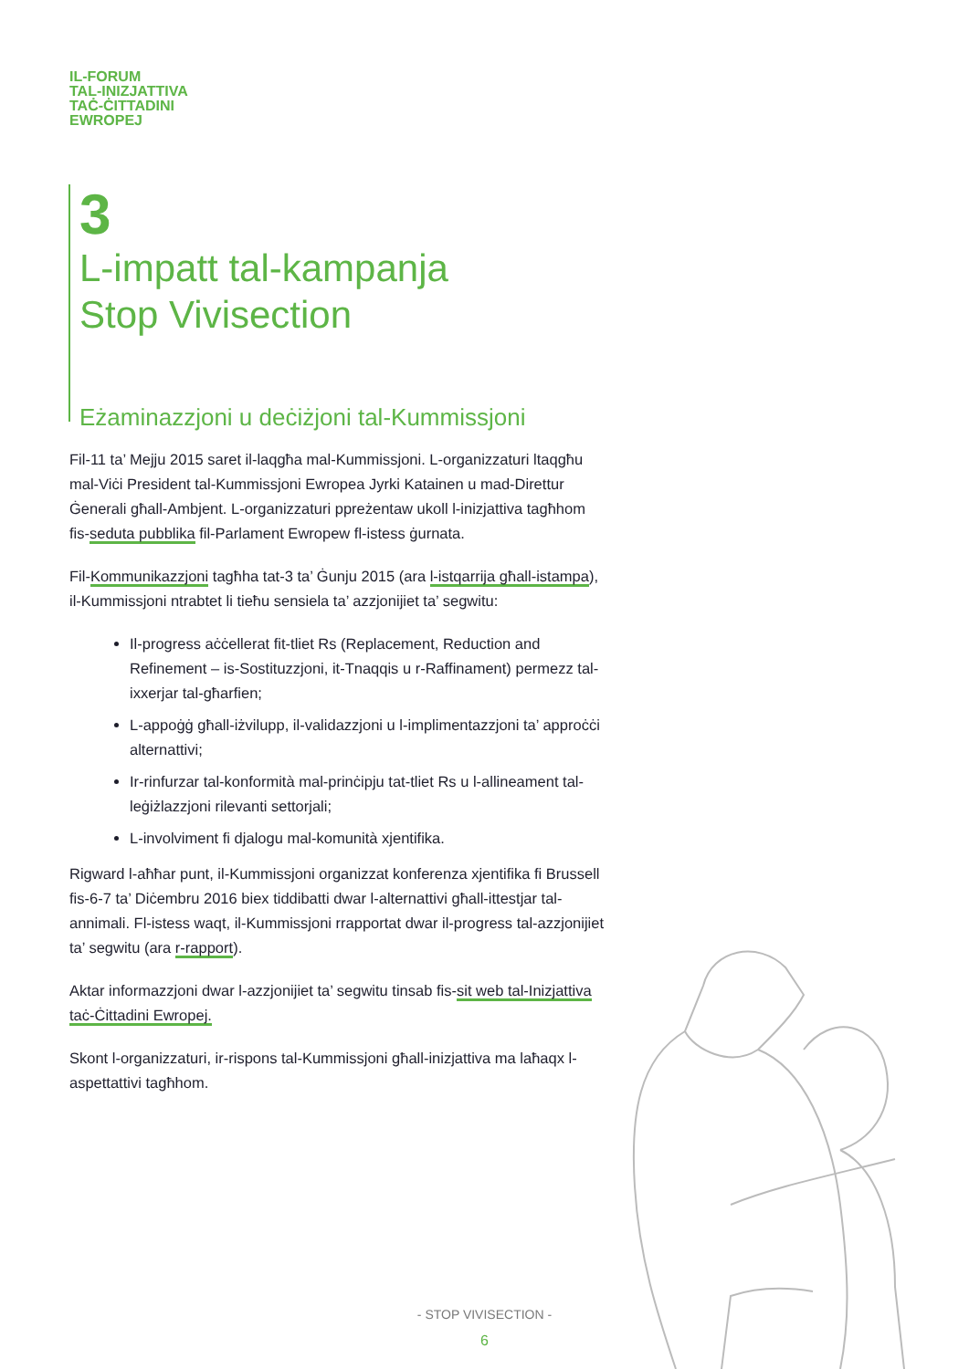IL-FORUM
TAL-INIZJATTIVA
TAĊ-ĊITTADINI
EWROPEJ
3
L-impatt tal-kampanja
Stop Vivisection
Eżaminazzjoni u deċiżjoni tal-Kummissjoni
Fil-11 ta’ Mejju 2015 saret il-laqgħa mal-Kummissjoni. L-organizzaturi ltaqgħu mal-Viċi President tal-Kummissjoni Ewropea Jyrki Katainen u mad-Direttur Ġenerali għall-Ambjent. L-organizzaturi ppreżentaw ukoll l-inizjattiva tagħhom fis-seduta pubblika fil-Parlament Ewropew fl-istess ġurnata.
Fil-Kommunikazzjoni tagħha tat-3 ta’ Ġunju 2015 (ara l-istqarrija għall-istampa), il-Kummissjoni ntrabtet li tieħu sensiela ta’ azzjonijiet ta’ segwitu:
Il-progress aċċellerat fit-tliet Rs (Replacement, Reduction and Refinement – is-Sostituzzjoni, it-Tnaqqis u r-Raffinament) permezz tal-ixxerjar tal-għarfien;
L-appoġġ għall-iżvilupp, il-validazzjoni u l-implimentazzjoni ta’ approċċi alternattivi;
Ir-rinfurzar tal-konformità mal-prinċipju tat-tliet Rs u l-allineament tal-leġiżlazzjoni rilevanti settorjali;
L-involviment fi djalogu mal-komunità xjentifika.
Rigward l-aħħar punt, il-Kummissjoni organizzat konferenza xjentifika fi Brussell fis-6-7 ta’ Diċembru 2016 biex tiddibatti dwar l-alternattivi għall-ittestjar tal-annimali. Fl-istess waqt, il-Kummissjoni rrapportat dwar il-progress tal-azzjonijiet ta’ segwitu (ara r-rapport).
Aktar informazzjoni dwar l-azzjonijiet ta’ segwitu tinsab fis-sit web tal-Inizjattiva taċ-Ċittadini Ewropej.
Skont l-organizzaturi, ir-rispons tal-Kummissjoni għall-inizjattiva ma laħaqx l-aspettattivi tagħhom.
- STOP VIVISECTION -
6